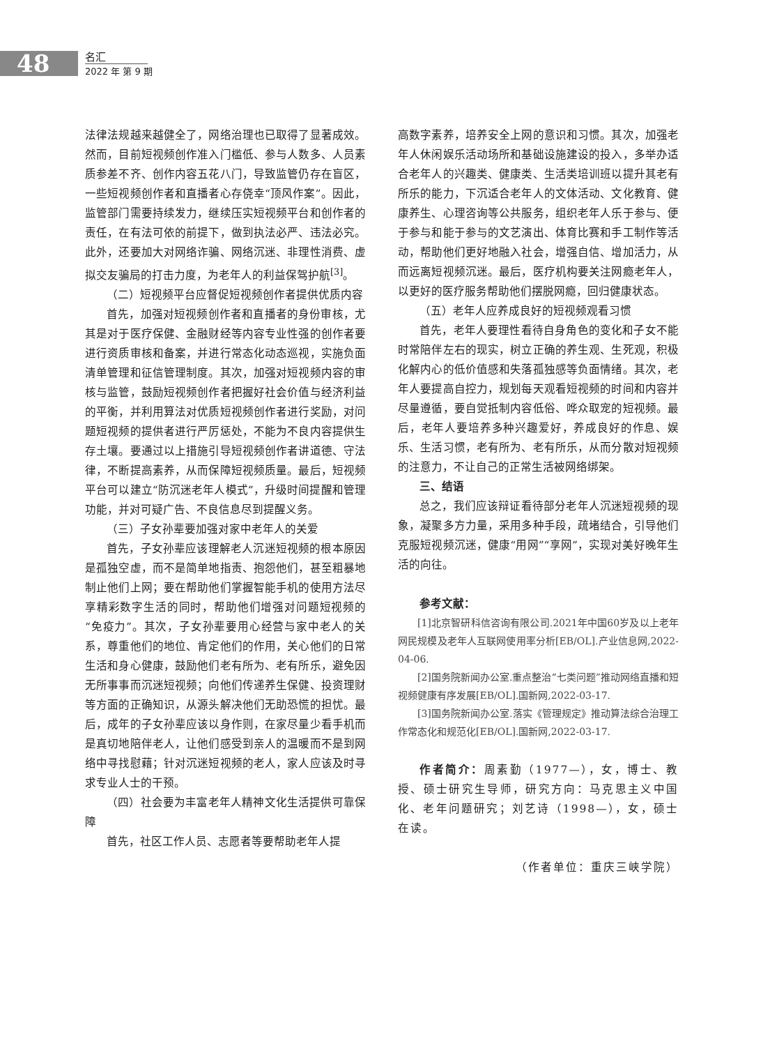48
名汇
2022 年 第 9 期
法律法规越来越健全了，网络治理也已取得了显著成效。然而，目前短视频创作准入门槛低、参与人数多、人员素质参差不齐、创作内容五花八门，导致监管仍存在盲区，一些短视频创作者和直播者心存侥幸“顶风作案”。因此，监管部门需要持续发力，继续压实短视频平台和创作者的责任，在有法可依的前提下，做到执法必严、违法必究。此外，还要加大对网络诈骗、网络沉迷、非理性消费、虚拟交友骗局的打击力度，为老年人的利益保驾护航<sup>[3]</sup>。
（二）短视频平台应督促短视频创作者提供优质内容
首先，加强对短视频创作者和直播者的身份审核，尤其是对于医疗保健、金融财经等内容专业性强的创作者要进行资质审核和备案，并进行常态化动态巡视，实施负面清单管理和征信管理制度。其次，加强对短视频内容的审核与监管，鼓励短视频创作者把握好社会价值与经济利益的平衡，并利用算法对优质短视频创作者进行奖励，对问题短视频的提供者进行严厉惩处，不能为不良内容提供生存土壤。要通过以上措施引导短视频创作者讲道德、守法律，不断提高素养，从而保障短视频质量。最后，短视频平台可以建立“防沉迷老年人模式”，升级时间提醒和管理功能，并对可疑广告、不良信息尽到提醒义务。
（三）子女孙辈要加强对家中老年人的关爱
首先，子女孙辈应该理解老人沉迷短视频的根本原因是孤独空虚，而不是简单地指责、抱怨他们，甚至粗暴地制止他们上网；要在帮助他们掌握智能手机的使用方法尽享精彩数字生活的同时，帮助他们增强对问题短视频的“免疫力”。其次，子女孙辈要用心经营与家中老人的关系，尊重他们的地位、肯定他们的作用，关心他们的日常生活和身心健康，鼓励他们老有所为、老有所乐，避免因无所事事而沉迷短视频；向他们传递养生保健、投资理财等方面的正确知识，从源头解决他们无助恐慌的担忧。最后，成年的子女孙辈应该以身作则，在家尽量少看手机而是真切地陪伴老人，让他们感受到亲人的温暖而不是到网络中寻找慰藉；针对沉迷短视频的老人，家人应该及时寻求专业人士的干预。
（四）社会要为丰富老年人精神文化生活提供可靠保障
首先，社区工作人员、志愿者等要帮助老年人提
高数字素养，培养安全上网的意识和习惯。其次，加强老年人休闲娱乐活动场所和基础设施建设的投入，多举办适合老年人的兴趣类、健康类、生活类培训班以提升其老有所乐的能力，下沉适合老年人的文体活动、文化教育、健康养生、心理咨询等公共服务，组织老年人乐于参与、便于参与和能于参与的文艺演出、体育比赛和手工制作等活动，帮助他们更好地融入社会，增强自信、增加活力，从而远离短视频沉迷。最后，医疗机构要关注网瘾老年人，以更好的医疗服务帮助他们摆脱网瘾，回归健康状态。
（五）老年人应养成良好的短视频观看习惯
首先，老年人要理性看待自身角色的变化和子女不能时常陪伴左右的现实，树立正确的养生观、生死观，积极化解内心的低价值感和失落孤独感等负面情绪。其次，老年人要提高自控力，规划每天观看短视频的时间和内容并尽量遵循，要自觉抵制内容低俗、哗众取宠的短视频。最后，老年人要培养多种兴趣爱好，养成良好的作息、娱乐、生活习惯，老有所为、老有所乐，从而分散对短视频的注意力，不让自己的正常生活被网络绑架。
三、结语
总之，我们应该辩证看待部分老年人沉迷短视频的现象，凝聚多方力量，采用多种手段，疏堵结合，引导他们克服短视频沉迷，健康“用网”“享网”，实现对美好晚年生活的向往。
参考文献：
[1]北京智研科信咨询有限公司.2021年中国60岁及以上老年网民规模及老年人互联网使用率分析[EB/OL].产业信息网,2022-04-06.
[2]国务院新闻办公室.重点整治“七类问题”推动网络直播和短视频健康有序发展[EB/OL].国新网,2022-03-17.
[3]国务院新闻办公室.落实《管理规定》推动算法综合治理工作常态化和规范化[EB/OL].国新网,2022-03-17.
作者简介：周素勤（1977—），女，博士、教授、硕士研究生导师，研究方向：马克思主义中国化、老年问题研究；刘艺诗（1998—），女，硕士在读。
（作者单位：重庆三峡学院）